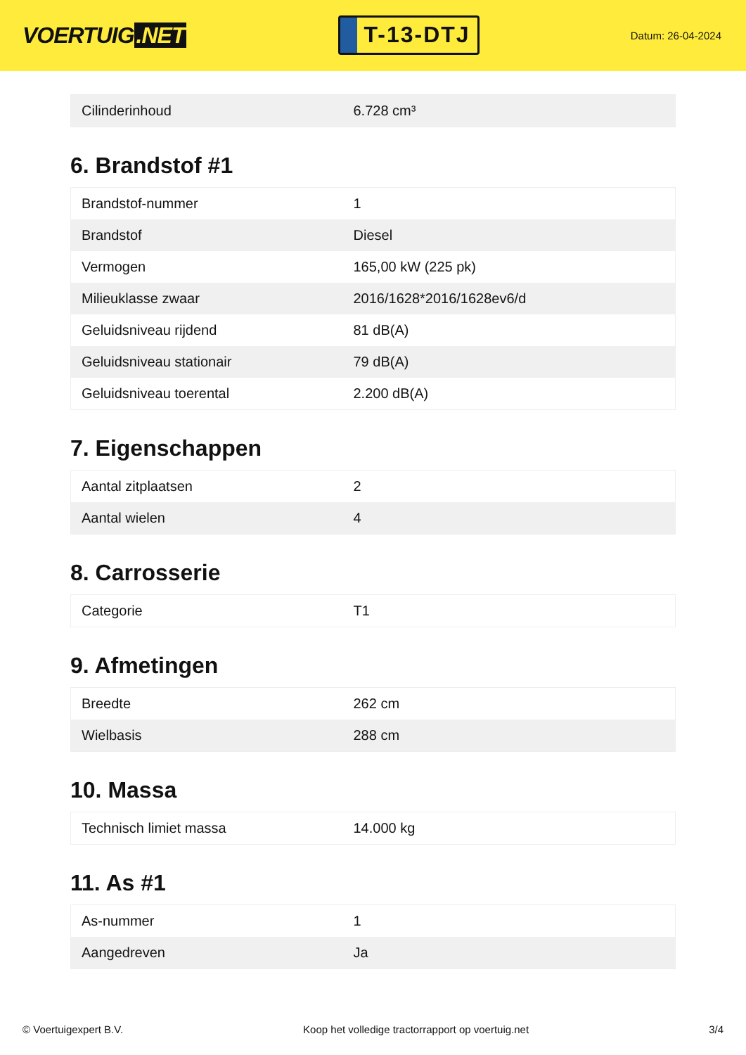VOERTUIG.NET
T-13-DTJ
Datum: 26-04-2024
| Cilinderinhoud | 6.728 cm³ |
6. Brandstof #1
| Brandstof-nummer | 1 |
| Brandstof | Diesel |
| Vermogen | 165,00 kW (225 pk) |
| Milieuklasse zwaar | 2016/1628*2016/1628ev6/d |
| Geluidsniveau rijdend | 81 dB(A) |
| Geluidsniveau stationair | 79 dB(A) |
| Geluidsniveau toerental | 2.200 dB(A) |
7. Eigenschappen
| Aantal zitplaatsen | 2 |
| Aantal wielen | 4 |
8. Carrosserie
| Categorie | T1 |
9. Afmetingen
| Breedte | 262 cm |
| Wielbasis | 288 cm |
10. Massa
| Technisch limiet massa | 14.000 kg |
11. As #1
| As-nummer | 1 |
| Aangedreven | Ja |
© Voertuigexpert B.V. Koop het volledige tractorrapport op voertuig.net 3/4